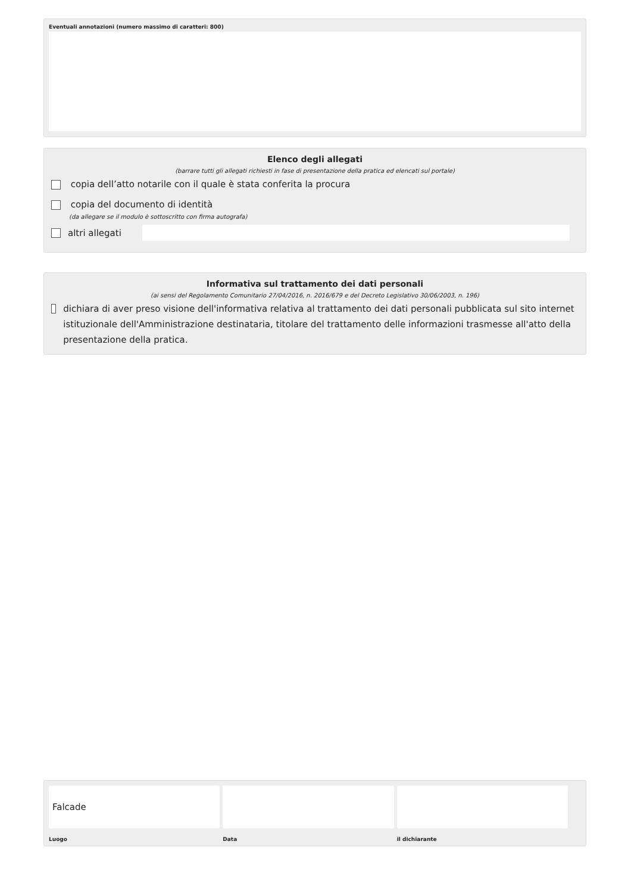Eventuali annotazioni (numero massimo di caratteri: 800)
Elenco degli allegati
(barrare tutti gli allegati richiesti in fase di presentazione della pratica ed elencati sul portale)
copia dell’atto notarile con il quale è stata conferita la procura
copia del documento di identità
(da allegare se il modulo è sottoscritto con firma autografa)
altri allegati
Informativa sul trattamento dei dati personali
(ai sensi del Regolamento Comunitario 27/04/2016, n. 2016/679 e del Decreto Legislativo 30/06/2003, n. 196)
dichiara di aver preso visione dell'informativa relativa al trattamento dei dati personali pubblicata sul sito internet istituzionale dell'Amministrazione destinataria, titolare del trattamento delle informazioni trasmesse all'atto della presentazione della pratica.
Falcade
Luogo
Data il dichiarante